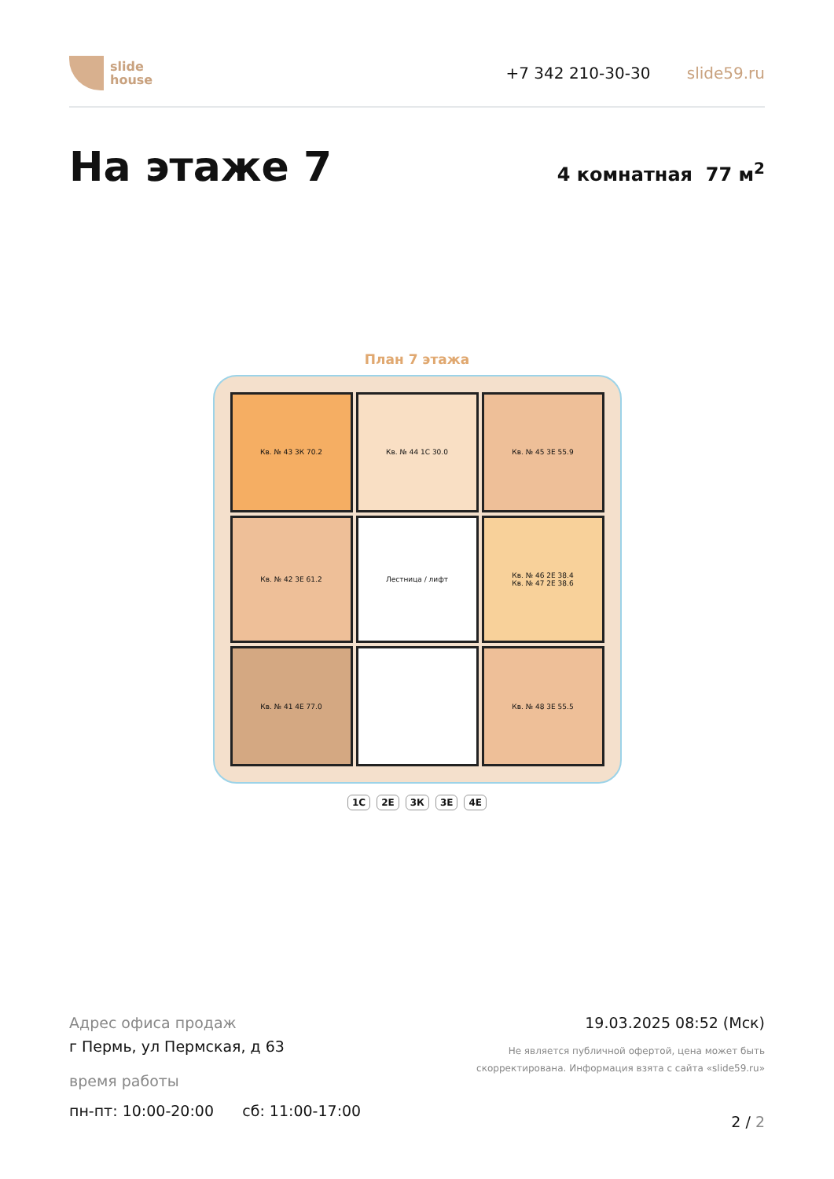slide
house
+7 342 210-30-30 slide59.ru
На этаже 7
4 комнатная 77 м<sup>2</sup>
План 7 этажа
Кв. № 43 3К 70.2
Кв. № 44 1С 30.0
Кв. № 45 3Е 55.9
Кв. № 42 3Е 61.2
Лестница / лифт
Кв. № 46 2Е 38.4
Кв. № 47 2Е 38.6
Кв. № 41 4Е 77.0
Кв. № 48 3Е 55.5
1С 2Е 3К 3Е 4Е
Адрес офиса продаж
г Пермь, ул Пермская, д 63
время работы
пн-пт: 10:00-20:00 сб: 11:00-17:00
19.03.2025 08:52 (Мск)
Не является публичной офертой, цена может быть
скорректирована. Информация взята с сайта «slide59.ru»
2 / 2